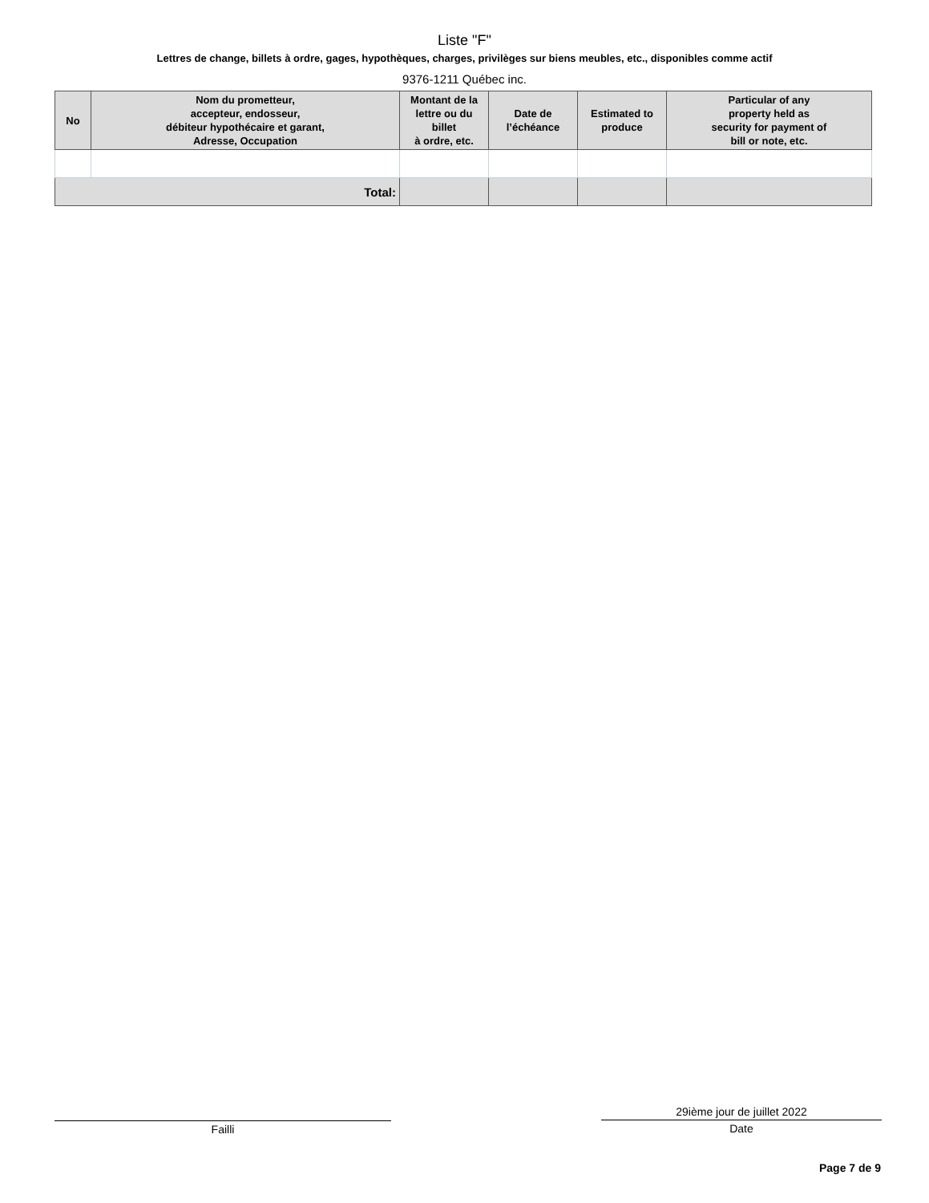Liste "F"
Lettres de change, billets à ordre, gages, hypothèques, charges, privilèges sur biens meubles, etc., disponibles comme actif
9376-1211 Québec inc.
| No | Nom du prometteur, accepteur, endosseur, débiteur hypothécaire et garant, Adresse, Occupation | Montant de la lettre ou du billet à ordre, etc. | Date de l’échéance | Estimated to produce | Particular of any property held as security for payment of bill or note, etc. |
| --- | --- | --- | --- | --- | --- |
| Total: | | | | | |
Failli
29ième jour de juillet 2022
Date
Page 7 de 9